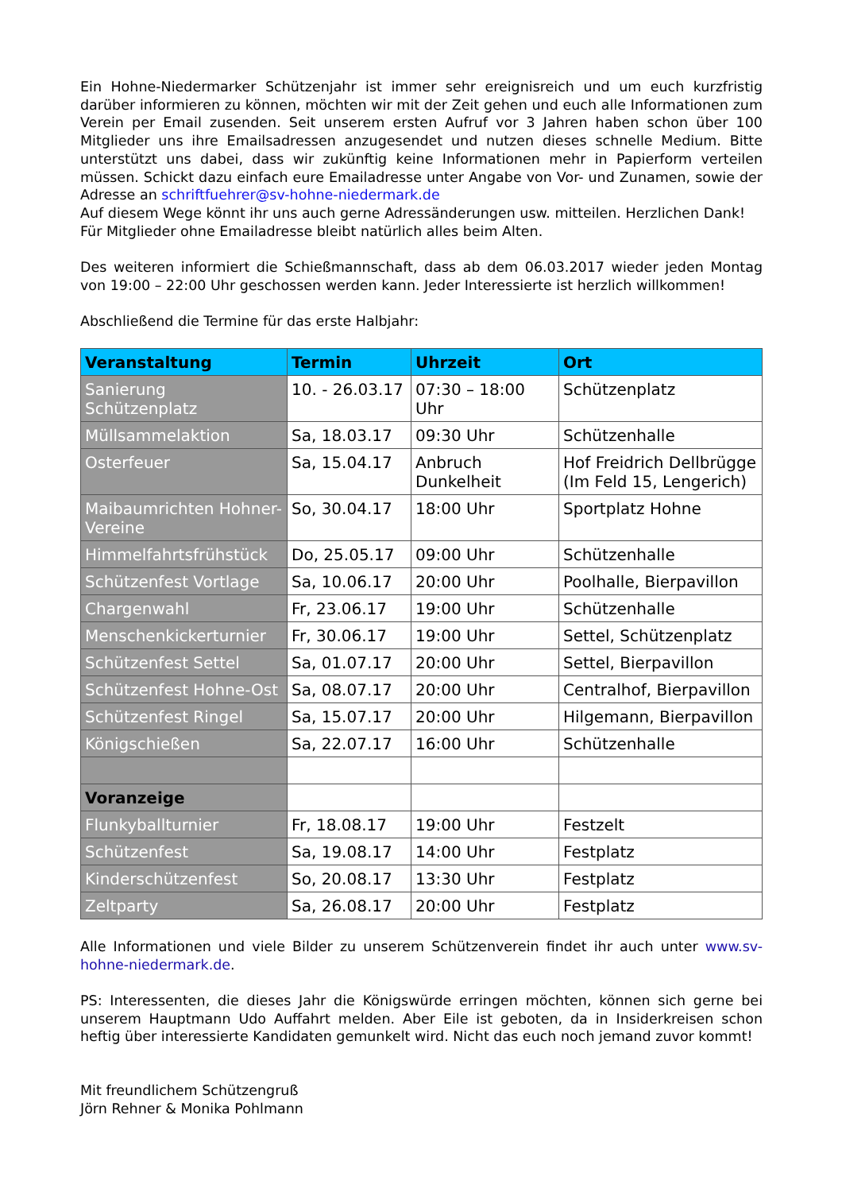Ein Hohne-Niedermarker Schützenjahr ist immer sehr ereignisreich und um euch kurzfristig darüber informieren zu können, möchten wir mit der Zeit gehen und euch alle Informationen zum Verein per Email zusenden. Seit unserem ersten Aufruf vor 3 Jahren haben schon über 100 Mitglieder uns ihre Emailsadressen anzugesendet und nutzen dieses schnelle Medium. Bitte unterstützt uns dabei, dass wir zukünftig keine Informationen mehr in Papierform verteilen müssen. Schickt dazu einfach eure Emailadresse unter Angabe von Vor- und Zunamen, sowie der Adresse an schriftfuehrer@sv-hohne-niedermark.de
Auf diesem Wege könnt ihr uns auch gerne Adressänderungen usw. mitteilen. Herzlichen Dank!
Für Mitglieder ohne Emailadresse bleibt natürlich alles beim Alten.
Des weiteren informiert die Schießmannschaft, dass ab dem 06.03.2017 wieder jeden Montag von 19:00 – 22:00 Uhr geschossen werden kann. Jeder Interessierte ist herzlich willkommen!
Abschließend die Termine für das erste Halbjahr:
| Veranstaltung | Termin | Uhrzeit | Ort |
| --- | --- | --- | --- |
| Sanierung Schützenplatz | 10. - 26.03.17 | 07:30 – 18:00 Uhr | Schützenplatz |
| Müllsammelaktion | Sa, 18.03.17 | 09:30 Uhr | Schützenhalle |
| Osterfeuer | Sa, 15.04.17 | Anbruch Dunkelheit | Hof Freidrich Dellbrügge (Im Feld 15, Lengerich) |
| Maibaumrichten Hohner-Vereine | So, 30.04.17 | 18:00 Uhr | Sportplatz Hohne |
| Himmelfahrtsfrühstück | Do, 25.05.17 | 09:00 Uhr | Schützenhalle |
| Schützenfest Vortlage | Sa, 10.06.17 | 20:00 Uhr | Poolhalle, Bierpavillon |
| Chargenwahl | Fr, 23.06.17 | 19:00 Uhr | Schützenhalle |
| Menschenkickerturnier | Fr, 30.06.17 | 19:00 Uhr | Settel, Schützenplatz |
| Schützenfest Settel | Sa, 01.07.17 | 20:00 Uhr | Settel, Bierpavillon |
| Schützenfest Hohne-Ost | Sa, 08.07.17 | 20:00 Uhr | Centralhof, Bierpavillon |
| Schützenfest Ringel | Sa, 15.07.17 | 20:00 Uhr | Hilgemann, Bierpavillon |
| Königschießen | Sa, 22.07.17 | 16:00 Uhr | Schützenhalle |
| Voranzeige | | | |
| Flunkyballturnier | Fr, 18.08.17 | 19:00 Uhr | Festzelt |
| Schützenfest | Sa, 19.08.17 | 14:00 Uhr | Festplatz |
| Kinderschützenfest | So, 20.08.17 | 13:30 Uhr | Festplatz |
| Zeltparty | Sa, 26.08.17 | 20:00 Uhr | Festplatz |
Alle Informationen und viele Bilder zu unserem Schützenverein findet ihr auch unter www.sv-hohne-niedermark.de.
PS: Interessenten, die dieses Jahr die Königswürde erringen möchten, können sich gerne bei unserem Hauptmann Udo Auffahrt melden. Aber Eile ist geboten, da in Insiderkreisen schon heftig über interessierte Kandidaten gemunkelt wird. Nicht das euch noch jemand zuvor kommt!
Mit freundlichem Schützengruß
Jörn Rehner & Monika Pohlmann